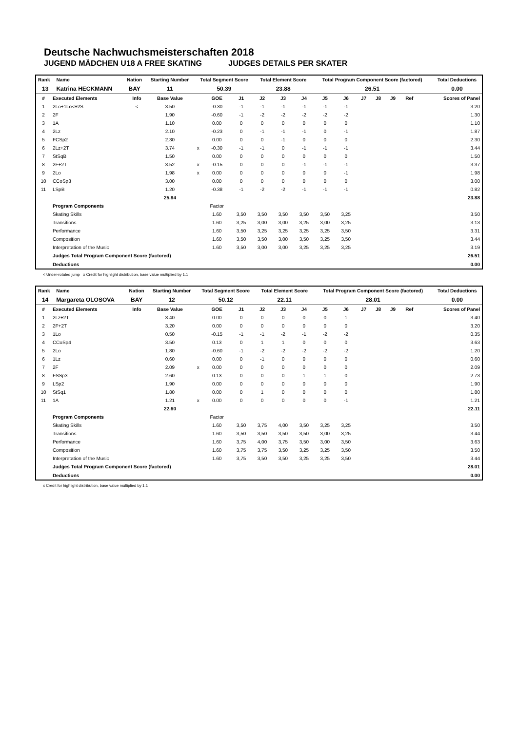Deutsche Nachwuchsmeisterschaften 2018
JUGEND MÄDCHEN U18 A FREE SKATING JUDGES DETAILS PER SKATER
| Rank | Name | Nation | Starting Number | Total Segment Score | Total Element Score | Total Program Component Score (factored) | Total Deductions |
| --- | --- | --- | --- | --- | --- | --- | --- |
| 13 | Katrina HECKMANN | BAY | 11 | 50.39 | 23.88 | 26.51 | 0.00 |
| # | Executed Elements | Info | Base Value | | GOE | J1 | J2 | J3 | J4 | J5 | J6 | J7 | J8 | J9 | Ref | Scores of Panel |
| --- | --- | --- | --- | --- | --- | --- | --- | --- | --- | --- | --- | --- | --- | --- | --- | --- |
| 1 | 2Lo+1Lo<+2S | < | 3.50 | | -0.30 | -1 | -1 | -1 | -1 | -1 | -1 | | | | | 3.20 |
| 2 | 2F | | 1.90 | | -0.60 | -1 | -2 | -2 | -2 | -2 | -2 | | | | | 1.30 |
| 3 | 1A | | 1.10 | | 0.00 | 0 | 0 | 0 | 0 | 0 | 0 | | | | | 1.10 |
| 4 | 2Lz | | 2.10 | | -0.23 | 0 | -1 | -1 | -1 | 0 | -1 | | | | | 1.87 |
| 5 | FCSp2 | | 2.30 | | 0.00 | 0 | 0 | -1 | 0 | 0 | 0 | | | | | 2.30 |
| 6 | 2Lz+2T | | 3.74 | x | -0.30 | -1 | -1 | 0 | -1 | -1 | -1 | | | | | 3.44 |
| 7 | StSqB | | 1.50 | | 0.00 | 0 | 0 | 0 | 0 | 0 | 0 | | | | | 1.50 |
| 8 | 2F+2T | | 3.52 | x | -0.15 | 0 | 0 | 0 | -1 | -1 | -1 | | | | | 3.37 |
| 9 | 2Lo | | 1.98 | x | 0.00 | 0 | 0 | 0 | 0 | 0 | -1 | | | | | 1.98 |
| 10 | CCoSp3 | | 3.00 | | 0.00 | 0 | 0 | 0 | 0 | 0 | 0 | | | | | 3.00 |
| 11 | LSpB | | 1.20 | | -0.38 | -1 | -2 | -2 | -1 | -1 | -1 | | | | | 0.82 |
| | | | 25.84 | | | | | | | | | | | | | 23.88 |
| | Program Components | | | | Factor | | | | | | | | | | | |
| | Skating Skills | | | | 1.60 | 3,50 | 3,50 | 3,50 | 3,50 | 3,50 | 3,25 | | | | | 3.50 |
| | Transitions | | | | 1.60 | 3,25 | 3,00 | 3,00 | 3,25 | 3,00 | 3,25 | | | | | 3.13 |
| | Performance | | | | 1.60 | 3,50 | 3,25 | 3,25 | 3,25 | 3,25 | 3,50 | | | | | 3.31 |
| | Composition | | | | 1.60 | 3,50 | 3,50 | 3,00 | 3,50 | 3,25 | 3,50 | | | | | 3.44 |
| | Interpretation of the Music | | | | 1.60 | 3,50 | 3,00 | 3,00 | 3,25 | 3,25 | 3,25 | | | | | 3.19 |
| | Judges Total Program Component Score (factored) | | | | | | | | | | | | | | | 26.51 |
| | Deductions | | | | | | | | | | | | | | | 0.00 |
< Under-rotated jump x Credit for highlight distribution, base value multiplied by 1.1
| Rank | Name | Nation | Starting Number | Total Segment Score | Total Element Score | Total Program Component Score (factored) | Total Deductions |
| --- | --- | --- | --- | --- | --- | --- | --- |
| 14 | Margareta OLOSOVA | BAY | 12 | 50.12 | 22.11 | 28.01 | 0.00 |
| # | Executed Elements | Info | Base Value | | GOE | J1 | J2 | J3 | J4 | J5 | J6 | J7 | J8 | J9 | Ref | Scores of Panel |
| --- | --- | --- | --- | --- | --- | --- | --- | --- | --- | --- | --- | --- | --- | --- | --- | --- |
| 1 | 2Lz+2T | | 3.40 | | 0.00 | 0 | 0 | 0 | 0 | 0 | 1 | | | | | 3.40 |
| 2 | 2F+2T | | 3.20 | | 0.00 | 0 | 0 | 0 | 0 | 0 | 0 | | | | | 3.20 |
| 3 | 1Lo | | 0.50 | | -0.15 | -1 | -1 | -2 | -1 | -2 | -2 | | | | | 0.35 |
| 4 | CCoSp4 | | 3.50 | | 0.13 | 0 | 1 | 1 | 0 | 0 | 0 | | | | | 3.63 |
| 5 | 2Lo | | 1.80 | | -0.60 | -1 | -2 | -2 | -2 | -2 | -2 | | | | | 1.20 |
| 6 | 1Lz | | 0.60 | | 0.00 | 0 | -1 | 0 | 0 | 0 | 0 | | | | | 0.60 |
| 7 | 2F | | 2.09 | x | 0.00 | 0 | 0 | 0 | 0 | 0 | 0 | | | | | 2.09 |
| 8 | FSSp3 | | 2.60 | | 0.13 | 0 | 0 | 0 | 1 | 1 | 0 | | | | | 2.73 |
| 9 | LSp2 | | 1.90 | | 0.00 | 0 | 0 | 0 | 0 | 0 | 0 | | | | | 1.90 |
| 10 | StSq1 | | 1.80 | | 0.00 | 0 | 1 | 0 | 0 | 0 | 0 | | | | | 1.80 |
| 11 | 1A | | 1.21 | x | 0.00 | 0 | 0 | 0 | 0 | 0 | -1 | | | | | 1.21 |
| | | | 22.60 | | | | | | | | | | | | | 22.11 |
| | Program Components | | | | Factor | | | | | | | | | | | |
| | Skating Skills | | | | 1.60 | 3,50 | 3,75 | 4,00 | 3,50 | 3,25 | 3,25 | | | | | 3.50 |
| | Transitions | | | | 1.60 | 3,50 | 3,50 | 3,50 | 3,50 | 3,00 | 3,25 | | | | | 3.44 |
| | Performance | | | | 1.60 | 3,75 | 4,00 | 3,75 | 3,50 | 3,00 | 3,50 | | | | | 3.63 |
| | Composition | | | | 1.60 | 3,75 | 3,75 | 3,50 | 3,25 | 3,25 | 3,50 | | | | | 3.50 |
| | Interpretation of the Music | | | | 1.60 | 3,75 | 3,50 | 3,50 | 3,25 | 3,25 | 3,50 | | | | | 3.44 |
| | Judges Total Program Component Score (factored) | | | | | | | | | | | | | | | 28.01 |
| | Deductions | | | | | | | | | | | | | | | 0.00 |
x Credit for highlight distribution, base value multiplied by 1.1